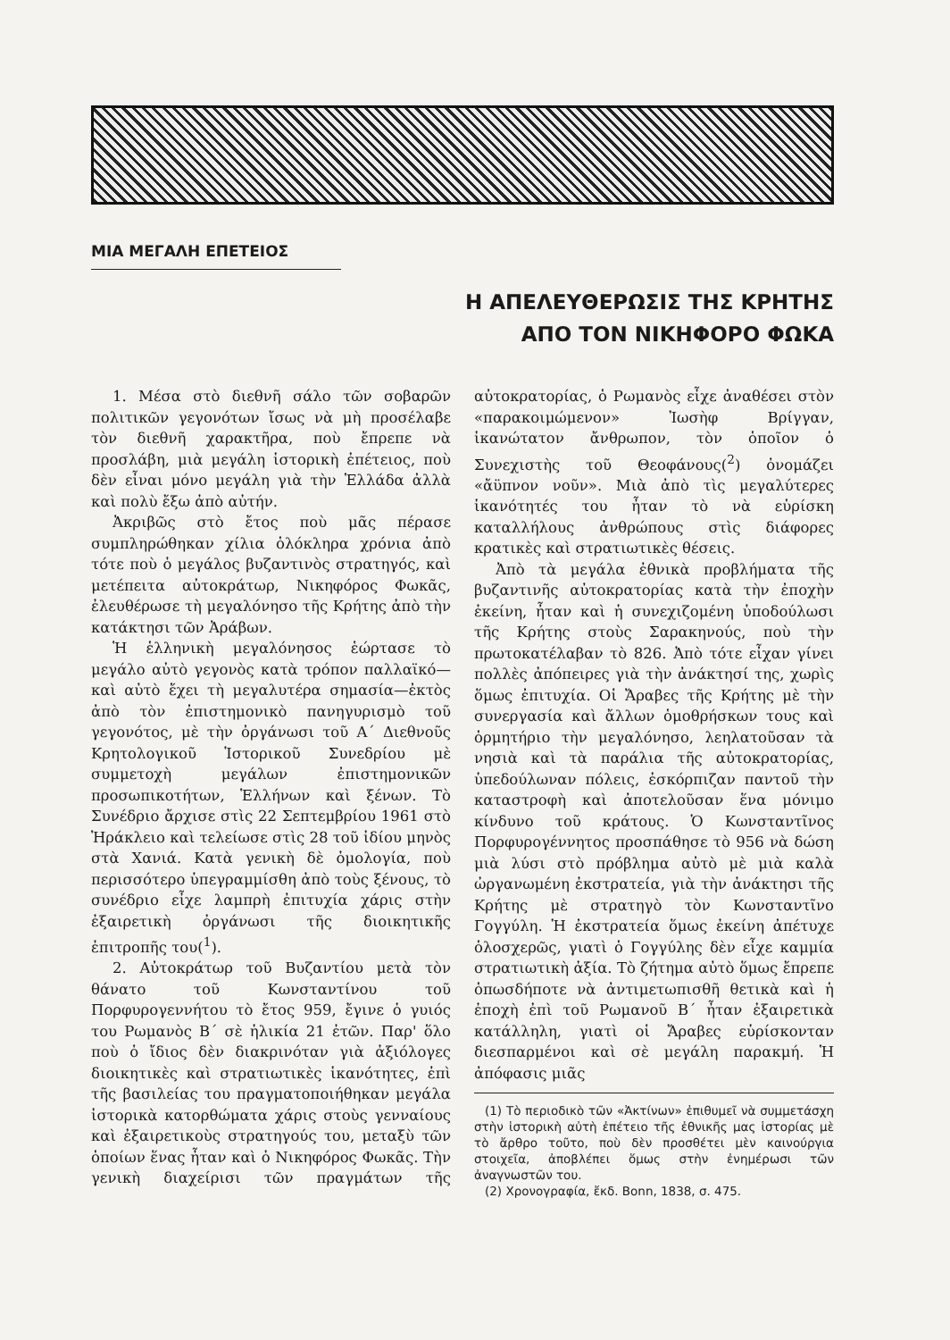ΜΙΑ ΜΕΓΑΛΗ ΕΠΕΤΕΙΟΣ
Η ΑΠΕΛΕΥΘΕΡΩΣΙΣ ΤΗΣ ΚΡΗΤΗΣ
ΑΠΟ ΤΟΝ ΝΙΚΗΦΟΡΟ ΦΩΚΑ
1. Μέσα στὸ διεθνῆ σάλο τῶν σοβαρῶν πολιτικῶν γεγονότων ἴσως νὰ μὴ προσέλαβε τὸν διεθνῆ χαρακτῆρα, ποὺ ἔπρεπε νὰ προσλάβη, μιὰ μεγάλη ἱστορικὴ ἐπέτειος, ποὺ δὲν εἶναι μόνο μεγάλη γιὰ τὴν Ἑλλάδα ἀλλὰ καὶ πολὺ ἔξω ἀπὸ αὐτήν.
Ἀκριβῶς στὸ ἔτος ποὺ μᾶς πέρασε συμπληρώθηκαν χίλια ὁλόκληρα χρόνια ἀπὸ τότε ποὺ ὁ μεγάλος βυζαντινὸς στρατηγός, καὶ μετέπειτα αὐτοκράτωρ, Νικηφόρος Φωκᾶς, ἐλευθέρωσε τὴ μεγαλόνησο τῆς Κρήτης ἀπὸ τὴν κατάκτησι τῶν Ἀράβων.
Ἡ ἑλληνικὴ μεγαλόνησος ἑώρτασε τὸ μεγάλο αὐτὸ γεγονὸς κατὰ τρόπον παλλαϊκό—καὶ αὐτὸ ἔχει τὴ μεγαλυτέρα σημασία—ἐκτὸς ἀπὸ τὸν ἐπιστημονικὸ πανηγυρισμὸ τοῦ γεγονότος, μὲ τὴν ὀργάνωσι τοῦ Α΄ Διεθνοῦς Κρητολογικοῦ Ἱστορικοῦ Συνεδρίου μὲ συμμετοχὴ μεγάλων ἐπιστημονικῶν προσωπικοτήτων, Ἑλλήνων καὶ ξένων. Τὸ Συνέδριο ἄρχισε στὶς 22 Σεπτεμβρίου 1961 στὸ Ἡράκλειο καὶ τελείωσε στὶς 28 τοῦ ἰδίου μηνὸς στὰ Χανιά. Κατὰ γενικὴ δὲ ὁμολογία, ποὺ περισσότερο ὑπεγραμμίσθη ἀπὸ τοὺς ξένους, τὸ συνέδριο εἶχε λαμπρὴ ἐπιτυχία χάρις στὴν ἐξαιρετικὴ ὀργάνωσι τῆς διοικητικῆς ἐπιτροπῆς του(<sup>1</sup>).
2. Αὐτοκράτωρ τοῦ Βυζαντίου μετὰ τὸν θάνατο τοῦ Κωνσταντίνου τοῦ Πορφυρογεννήτου τὸ ἔτος 959, ἔγινε ὁ γυιός του Ρωμανὸς Β΄ σὲ ἡλικία 21 ἐτῶν. Παρ' ὅλο ποὺ ὁ ἴδιος δὲν διακρινόταν γιὰ ἀξιόλογες διοικητικὲς καὶ στρατιωτικὲς ἱκανότητες, ἐπὶ τῆς βασιλείας του πραγματοποιήθηκαν μεγάλα ἱστορικὰ κατορθώματα χάρις στοὺς γενναίους καὶ ἐξαιρετικοὺς στρατηγούς του, μεταξὺ τῶν ὁποίων ἕνας ἦταν καὶ ὁ Νικηφόρος Φωκᾶς. Τὴν γενικὴ διαχείρισι τῶν πραγμάτων τῆς αὐτοκρατορίας, ὁ Ρωμανὸς εἶχε ἀναθέσει στὸν «παρακοιμώμενον» Ἰωσὴφ Βρίγγαν, ἱκανώτατον ἄνθρωπον, τὸν ὁποῖον ὁ Συνεχιστὴς τοῦ Θεοφάνους(<sup>2</sup>) ὀνομάζει «ἄϋπνον νοῦν». Μιὰ ἀπὸ τὶς μεγαλύτερες ἱκανότητές του ἦταν τὸ νὰ εὑρίσκη καταλλήλους ἀνθρώπους στὶς διάφορες κρατικὲς καὶ στρατιωτικὲς θέσεις.
Ἀπὸ τὰ μεγάλα ἐθνικὰ προβλήματα τῆς βυζαντινῆς αὐτοκρατορίας κατὰ τὴν ἐποχὴν ἐκείνη, ἦταν καὶ ἡ συνεχιζομένη ὑποδούλωσι τῆς Κρήτης στοὺς Σαρακηνούς, ποὺ τὴν πρωτοκατέλαβαν τὸ 826. Ἀπὸ τότε εἶχαν γίνει πολλὲς ἀπόπειρες γιὰ τὴν ἀνάκτησί της, χωρὶς ὅμως ἐπιτυχία. Οἱ Ἄραβες τῆς Κρήτης μὲ τὴν συνεργασία καὶ ἄλλων ὁμοθρήσκων τους καὶ ὁρμητήριο τὴν μεγαλόνησο, λεηλατοῦσαν τὰ νησιὰ καὶ τὰ παράλια τῆς αὐτοκρατορίας, ὑπεδούλωναν πόλεις, ἐσκόρπιζαν παντοῦ τὴν καταστροφὴ καὶ ἀποτελοῦσαν ἕνα μόνιμο κίνδυνο τοῦ κράτους. Ὁ Κωνσταντῖνος Πορφυρογέννητος προσπάθησε τὸ 956 νὰ δώση μιὰ λύσι στὸ πρόβλημα αὐτὸ μὲ μιὰ καλὰ ὠργανωμένη ἐκστρατεία, γιὰ τὴν ἀνάκτησι τῆς Κρήτης μὲ στρατηγὸ τὸν Κωνσταντῖνο Γογγύλη. Ἡ ἐκστρατεία ὅμως ἐκείνη ἀπέτυχε ὁλοσχερῶς, γιατὶ ὁ Γογγύλης δὲν εἶχε καμμία στρατιωτικὴ ἀξία. Τὸ ζήτημα αὐτὸ ὅμως ἔπρεπε ὁπωσδήποτε νὰ ἀντιμετωπισθῆ θετικὰ καὶ ἡ ἐποχὴ ἐπὶ τοῦ Ρωμανοῦ Β΄ ἦταν ἐξαιρετικὰ κατάλληλη, γιατὶ οἱ Ἄραβες εὑρίσκονταν διεσπαρμένοι καὶ σὲ μεγάλη παρακμή. Ἡ ἀπόφασις μιᾶς
(1) Τὸ περιοδικὸ τῶν «Ἀκτίνων» ἐπιθυμεῖ νὰ συμμετάσχη στὴν ἱστορικὴ αὐτὴ ἐπέτειο τῆς ἐθνικῆς μας ἱστορίας μὲ τὸ ἄρθρο τοῦτο, ποὺ δὲν προσθέτει μὲν καινούργια στοιχεῖα, ἀποβλέπει ὅμως στὴν ἐνημέρωσι τῶν ἀναγνωστῶν του.
(2) Χρονογραφία, ἔκδ. Bonn, 1838, σ. 475.